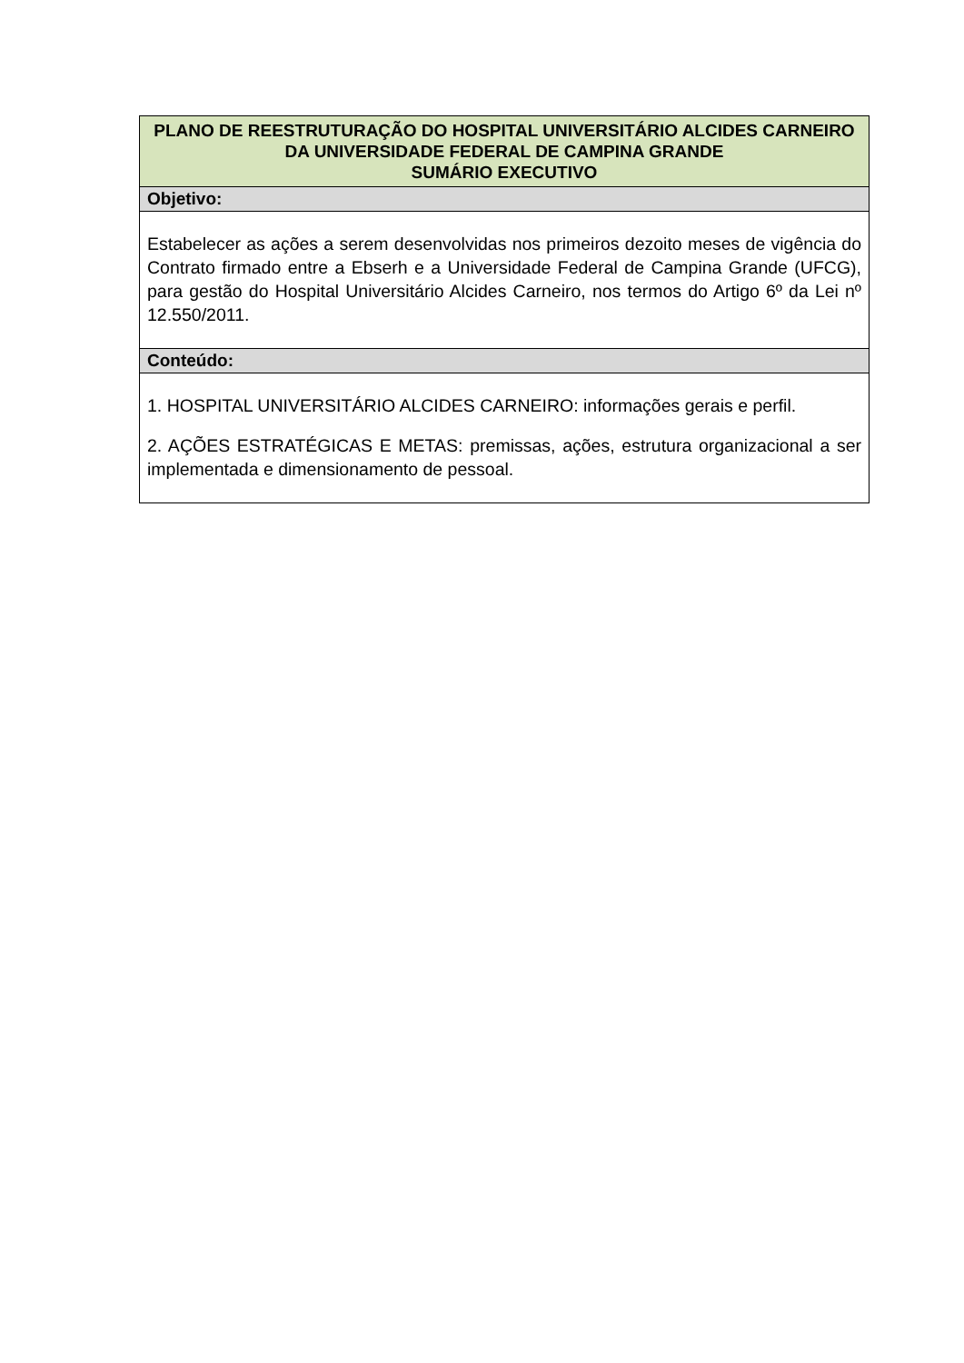| PLANO DE REESTRUTURAÇÃO DO HOSPITAL UNIVERSITÁRIO ALCIDES CARNEIRO DA UNIVERSIDADE FEDERAL DE CAMPINA GRANDE SUMÁRIO EXECUTIVO |
| --- |
| Objetivo: |
| Estabelecer as ações a serem desenvolvidas nos primeiros dezoito meses de vigência do Contrato firmado entre a Ebserh e a Universidade Federal de Campina Grande (UFCG), para gestão do Hospital Universitário Alcides Carneiro, nos termos do Artigo 6º da Lei nº 12.550/2011. |
| Conteúdo: |
| 1. HOSPITAL UNIVERSITÁRIO ALCIDES CARNEIRO: informações gerais e perfil. 2. AÇÕES ESTRATÉGICAS E METAS: premissas, ações, estrutura organizacional a ser implementada e dimensionamento de pessoal. |